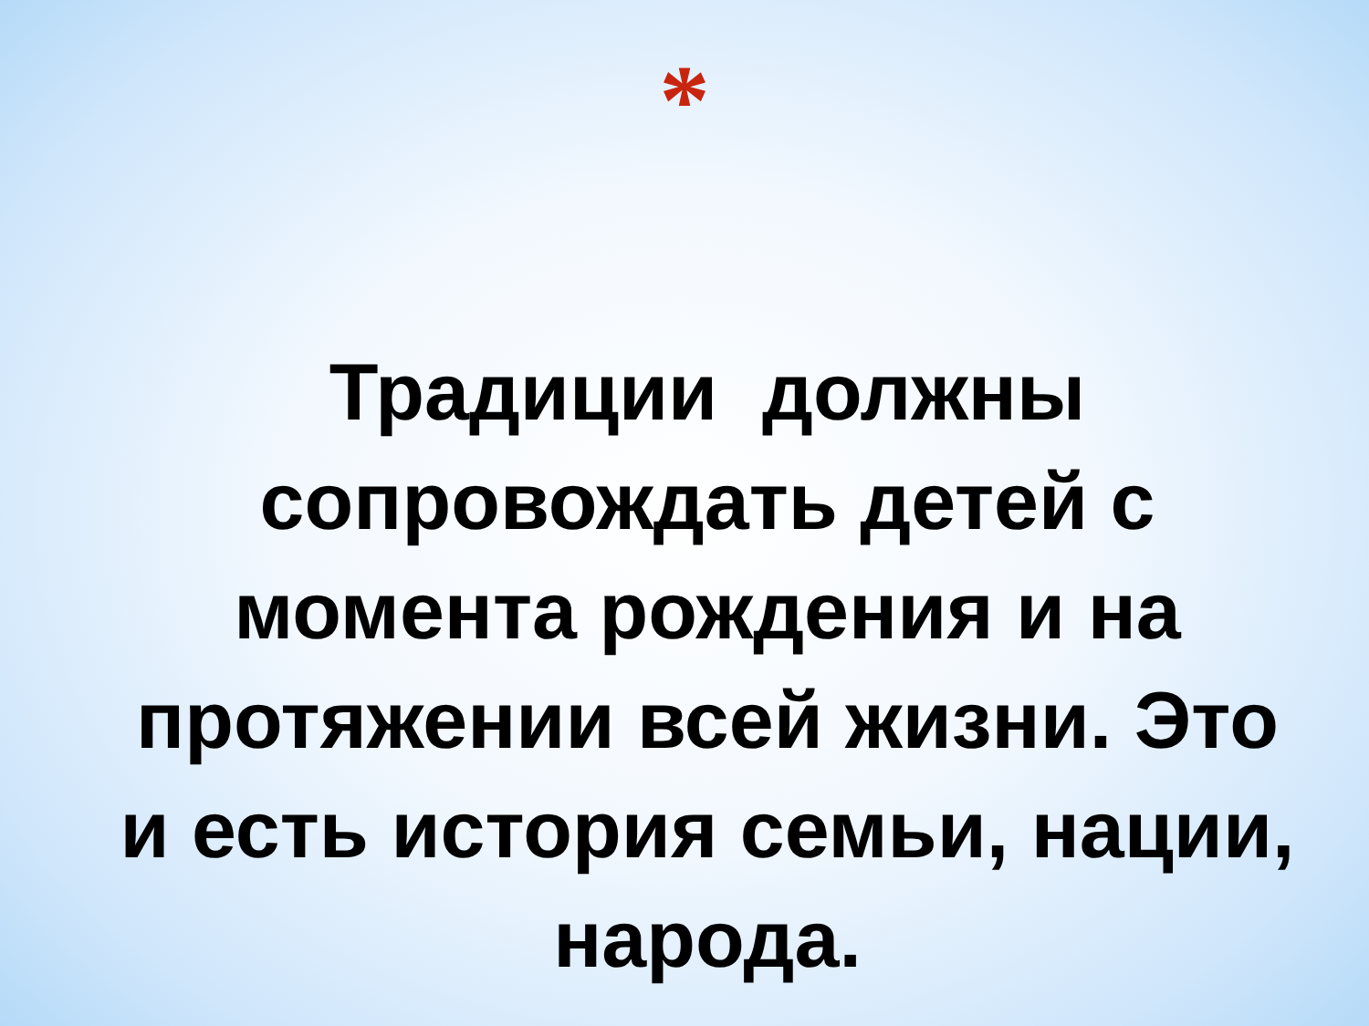*
Традиции должны сопровождать детей с момента рождения и на протяжении всей жизни. Это и есть история семьи, нации, народа.